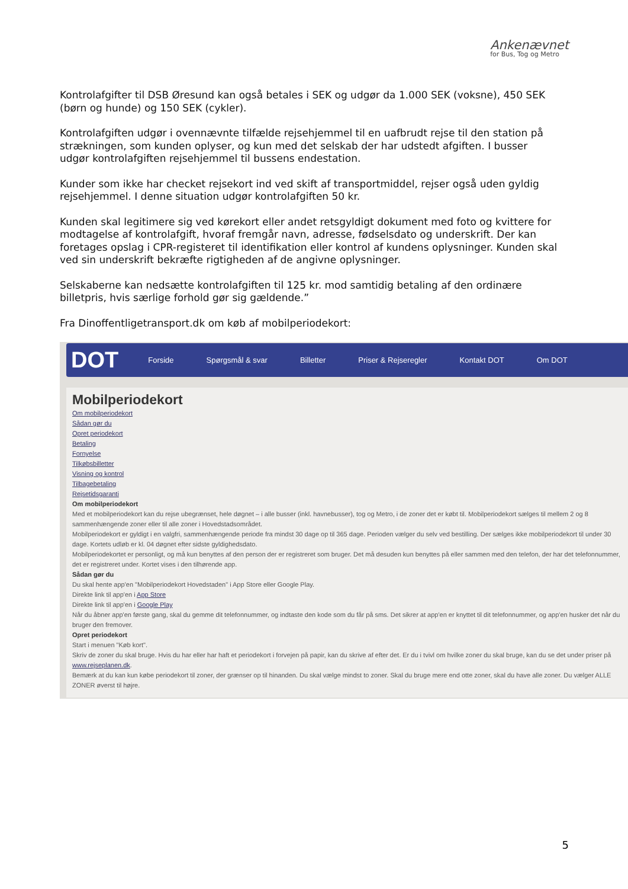Ankenævnet
for Bus, Tog og Metro
Kontrolafgifter til DSB Øresund kan også betales i SEK og udgør da 1.000 SEK (voksne), 450 SEK (børn og hunde) og 150 SEK (cykler).
Kontrolafgiften udgør i ovennævnte tilfælde rejsehjemmel til en uafbrudt rejse til den station på strækningen, som kunden oplyser, og kun med det selskab der har udstedt afgiften. I busser udgør kontrolafgiften rejsehjemmel til bussens endestation.
Kunder som ikke har checket rejsekort ind ved skift af transportmiddel, rejser også uden gyldig rejsehjemmel. I denne situation udgør kontrolafgiften 50 kr.
Kunden skal legitimere sig ved kørekort eller andet retsgyldigt dokument med foto og kvittere for modtagelse af kontrolafgift, hvoraf fremgår navn, adresse, fødselsdato og underskrift. Der kan foretages opslag i CPR-registeret til identifikation eller kontrol af kundens oplysninger. Kunden skal ved sin underskrift bekræfte rigtigheden af de angivne oplysninger.
Selskaberne kan nedsætte kontrolafgiften til 125 kr. mod samtidig betaling af den ordinære billetpris, hvis særlige forhold gør sig gældende.”
Fra Dinoffentligetransport.dk om køb af mobilperiodekort:
DOT Forside Spørgsmål & svar Billetter Priser & Rejseregler Kontakt DOT Om DOT
Mobilperiodekort
Om mobilperiodekort
Sådan gør du
Opret periodekort
Betaling
Fornyelse
Tilkøbsbilletter
Visning og kontrol
Tilbagebetaling
Rejsetidsgaranti
Om mobilperiodekort
Med et mobilperiodekort kan du rejse ubegrænset, hele døgnet – i alle busser (inkl. havnebusser), tog og Metro, i de zoner det er købt til. Mobilperiodekort sælges til mellem 2 og 8 sammenhængende zoner eller til alle zoner i Hovedstadsområdet.
Mobilperiodekort er gyldigt i en valgfri, sammenhængende periode fra mindst 30 dage op til 365 dage. Perioden vælger du selv ved bestilling. Der sælges ikke mobilperiodekort til under 30 dage. Kortets udløb er kl. 04 døgnet efter sidste gyldighedsdato.
Mobilperiodekortet er personligt, og må kun benyttes af den person der er registreret som bruger. Det må desuden kun benyttes på eller sammen med den telefon, der har det telefonnummer, det er registreret under. Kortet vises i den tilhørende app.
Sådan gør du
Du skal hente app'en "Mobilperiodekort Hovedstaden" i App Store eller Google Play.
Direkte link til app'en i App Store
Direkte link til app'en i Google Play
Når du åbner app'en første gang, skal du gemme dit telefonnummer, og indtaste den kode som du får på sms. Det sikrer at app'en er knyttet til dit telefonnummer, og app'en husker det når du bruger den fremover.
Opret periodekort
Start i menuen "Køb kort".
Skriv de zoner du skal bruge. Hvis du har eller har haft et periodekort i forvejen på papir, kan du skrive af efter det. Er du i tvivl om hvilke zoner du skal bruge, kan du se det under priser på www.rejseplanen.dk.
Bemærk at du kan kun købe periodekort til zoner, der grænser op til hinanden. Du skal vælge mindst to zoner. Skal du bruge mere end otte zoner, skal du have alle zoner. Du vælger ALLE ZONER øverst til højre.
5